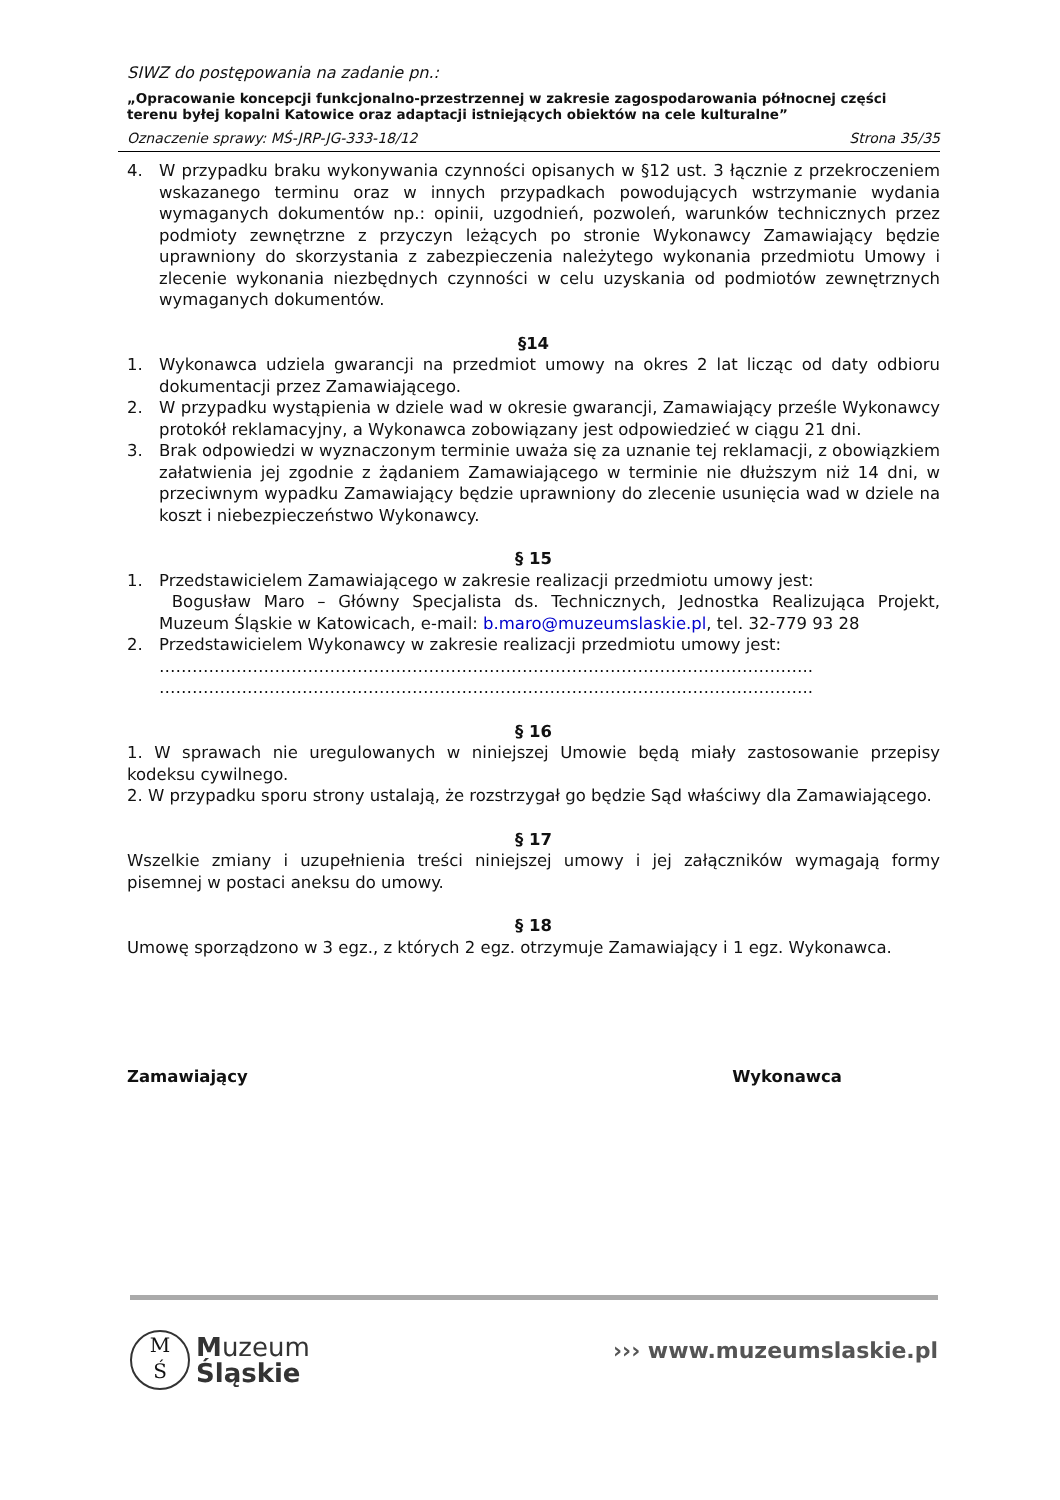SIWZ do postępowania na zadanie pn.:
„Opracowanie koncepcji funkcjonalno-przestrzennej w zakresie zagospodarowania północnej części terenu byłej kopalni Katowice oraz adaptacji istniejących obiektów na cele kulturalne”
Oznaczenie sprawy: MŚ-JRP-JG-333-18/12 Strona 35/35
4. W przypadku braku wykonywania czynności opisanych w §12 ust. 3 łącznie z przekroczeniem wskazanego terminu oraz w innych przypadkach powodujących wstrzymanie wydania wymaganych dokumentów np.: opinii, uzgodnień, pozwoleń, warunków technicznych przez podmioty zewnętrzne z przyczyn leżących po stronie Wykonawcy Zamawiający będzie uprawniony do skorzystania z zabezpieczenia należytego wykonania przedmiotu Umowy i zlecenie wykonania niezbędnych czynności w celu uzyskania od podmiotów zewnętrznych wymaganych dokumentów.
§14
1. Wykonawca udziela gwarancji na przedmiot umowy na okres 2 lat licząc od daty odbioru dokumentacji przez Zamawiającego.
2. W przypadku wystąpienia w dziele wad w okresie gwarancji, Zamawiający prześle Wykonawcy protokół reklamacyjny, a Wykonawca zobowiązany jest odpowiedzieć w ciągu 21 dni.
3. Brak odpowiedzi w wyznaczonym terminie uważa się za uznanie tej reklamacji, z obowiązkiem załatwienia jej zgodnie z żądaniem Zamawiającego w terminie nie dłuższym niż 14 dni, w przeciwnym wypadku Zamawiający będzie uprawniony do zlecenie usunięcia wad w dziele na koszt i niebezpieczeństwo Wykonawcy.
§ 15
1. Przedstawicielem Zamawiającego w zakresie realizacji przedmiotu umowy jest:
Bogusław Maro – Główny Specjalista ds. Technicznych, Jednostka Realizująca Projekt, Muzeum Śląskie w Katowicach, e-mail: b.maro@muzeumslaskie.pl, tel. 32-779 93 28
2. Przedstawicielem Wykonawcy w zakresie realizacji przedmiotu umowy jest:
………………………………………………………………………………………………………..
………………………………………………………………………………………………………..
§ 16
1. W sprawach nie uregulowanych w niniejszej Umowie będą miały zastosowanie przepisy kodeksu cywilnego.
2. W przypadku sporu strony ustalają, że rozstrzygał go będzie Sąd właściwy dla Zamawiającego.
§ 17
Wszelkie zmiany i uzupełnienia treści niniejszej umowy i jej załączników wymagają formy pisemnej w postaci aneksu do umowy.
§ 18
Umowę sporządzono w 3 egz., z których 2 egz. otrzymuje Zamawiający i 1 egz. Wykonawca.
Zamawiający Wykonawca
M
Ś
Muzeum
Śląskie
››› www.muzeumslaskie.pl